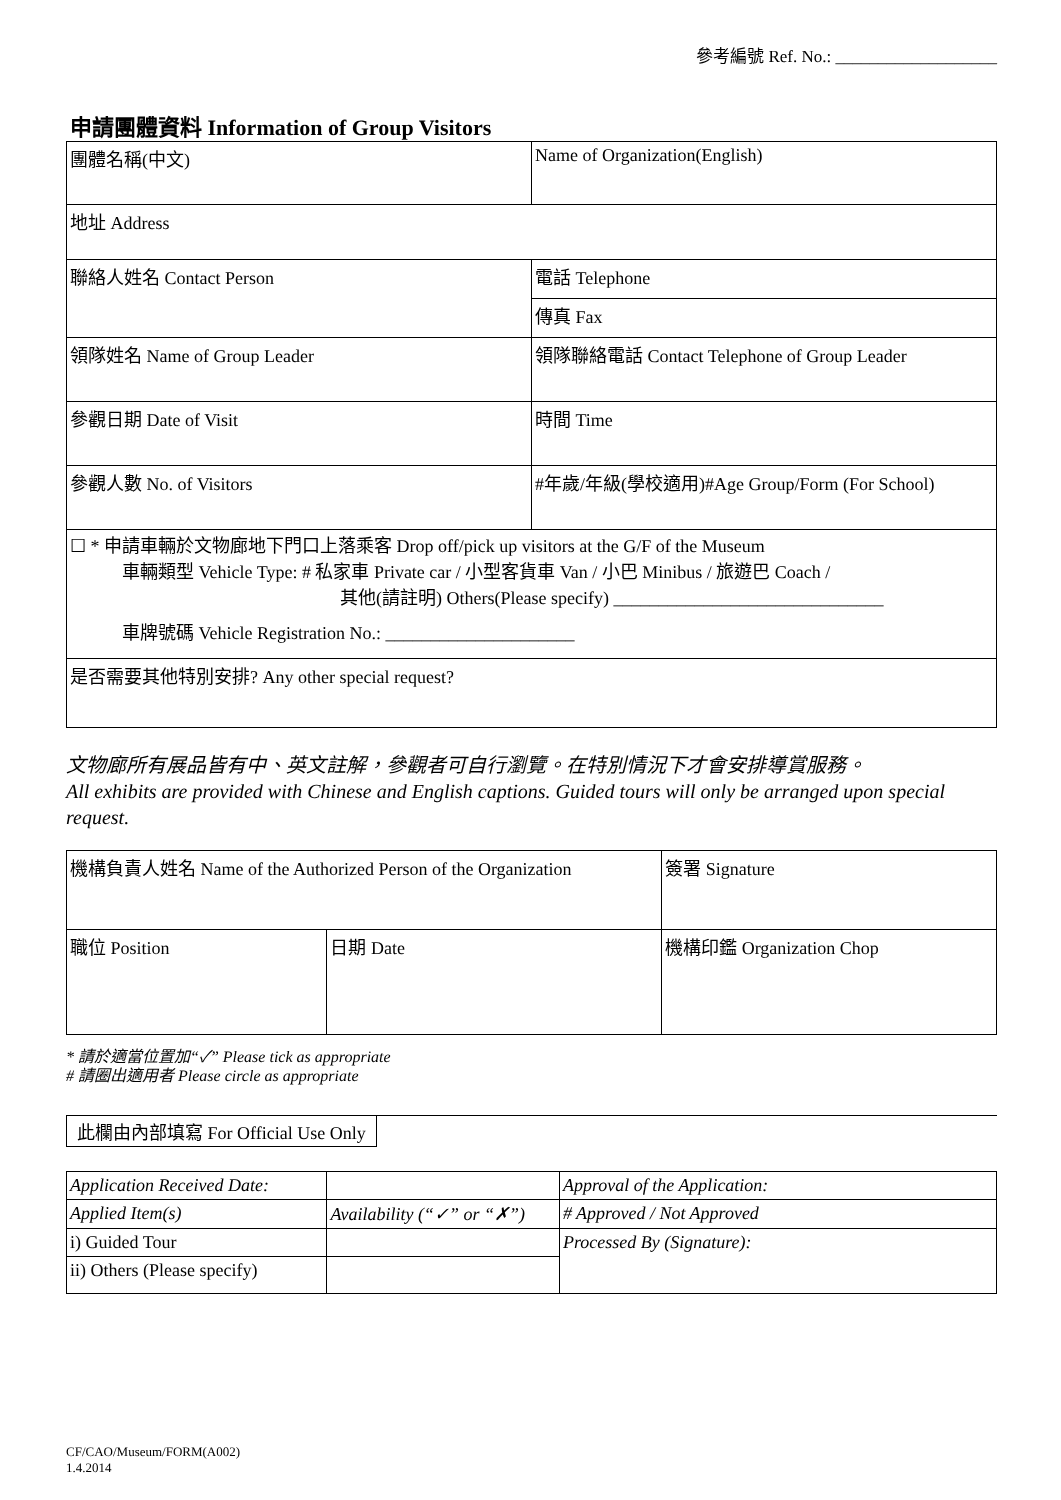參考編號 Ref. No.: ___________________
申請團體資料 Information of Group Visitors
| 團體名稱(中文) | Name of Organization(English) |
| 地址 Address | |
| 聯絡人姓名 Contact Person | 電話 Telephone |
| | 傳真 Fax |
| 領隊姓名 Name of Group Leader | 領隊聯絡電話 Contact Telephone of Group Leader |
| 參觀日期 Date of Visit | 時間 Time |
| 參觀人數 No. of Visitors | #年歲/年級(學校適用)#Age Group/Form (For School) |
| ☐ * 申請車輛於文物廊地下門口上落乘客 Drop off/pick up visitors at the G/F of the Museum 車輛類型 Vehicle Type: # 私家車 Private car / 小型客貨車 Van / 小巴 Minibus / 旅遊巴 Coach / 其他(請註明) Others(Please specify) ______________________________ 車牌號碼 Vehicle Registration No.: _____________________ | |
| 是否需要其他特別安排? Any other special request? | |
文物廊所有展品皆有中、英文註解，參觀者可自行瀏覽。在特別情況下才會安排導賞服務。
All exhibits are provided with Chinese and English captions. Guided tours will only be arranged upon special request.
| 機構負責人姓名 Name of the Authorized Person of the Organization | | 簽署 Signature |
| 職位 Position | 日期 Date | 機構印鑑 Organization Chop |
* 請於適當位置加“✓” Please tick as appropriate
# 請圈出適用者 Please circle as appropriate
此欄由內部填寫 For Official Use Only
| Application Received Date: | | Approval of the Application: |
| Applied Item(s) | Availability (“✓” or “✗”) | # Approved / Not Approved |
| i) Guided Tour | | Processed By (Signature): |
| ii) Others (Please specify) | | |
CF/CAO/Museum/FORM(A002)
1.4.2014